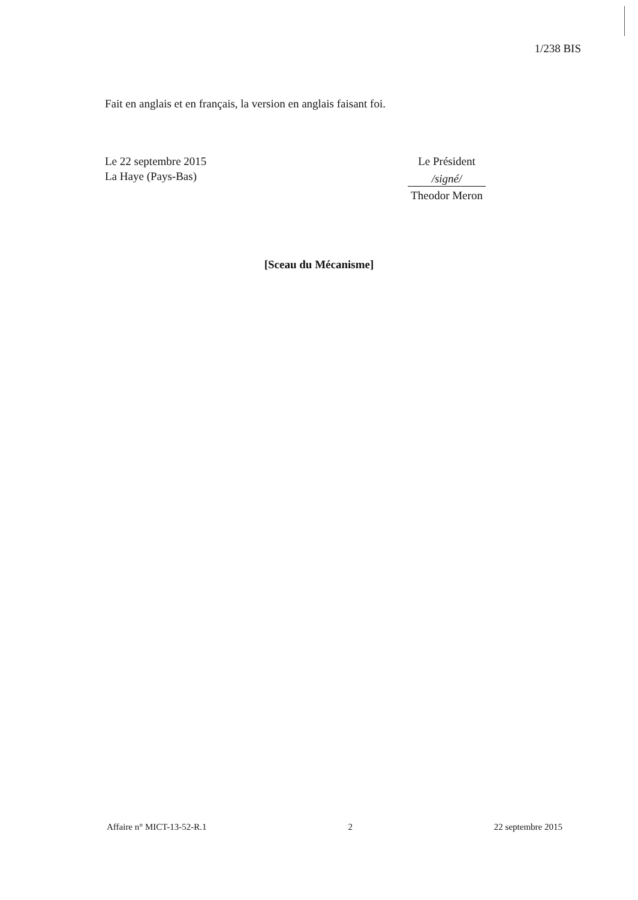1/238 BIS
Fait en anglais et en français, la version en anglais faisant foi.
Le 22 septembre 2015
La Haye (Pays-Bas)
Le Président
/signé/
Theodor Meron
[Sceau du Mécanisme]
Affaire n° MICT-13-52-R.1 2 22 septembre 2015